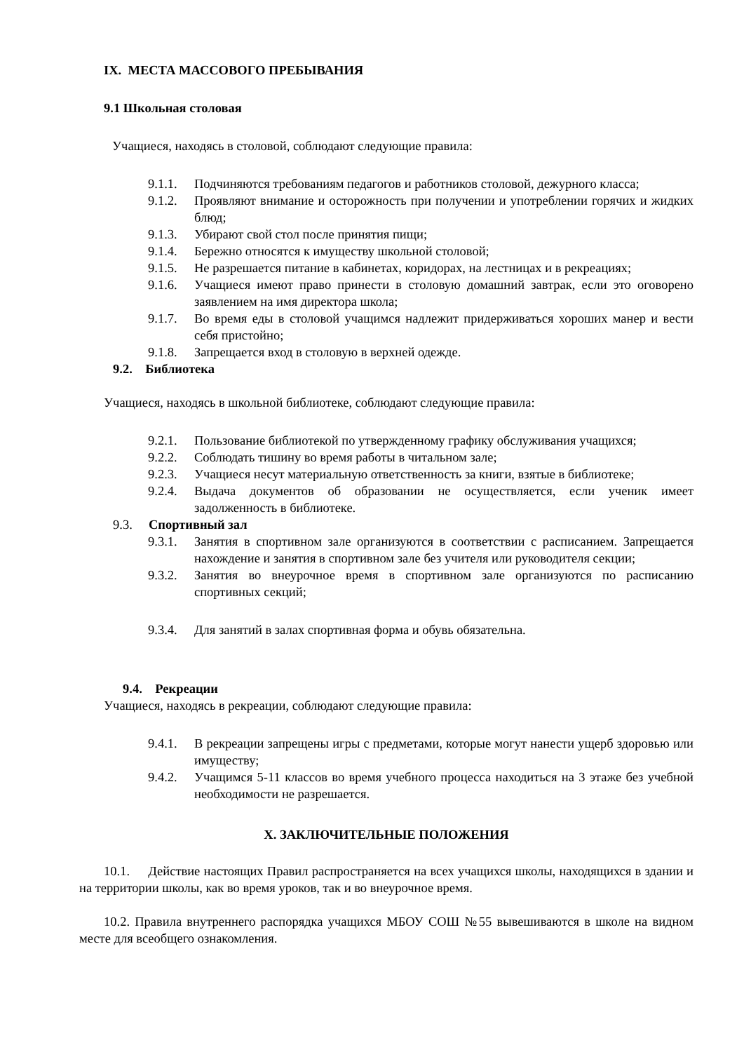IX. МЕСТА МАССОВОГО ПРЕБЫВАНИЯ
9.1 Школьная столовая
Учащиеся, находясь в столовой, соблюдают следующие правила:
9.1.1. Подчиняются требованиям педагогов и работников столовой, дежурного класса;
9.1.2. Проявляют внимание и осторожность при получении и употреблении горячих и жидких блюд;
9.1.3. Убирают свой стол после принятия пищи;
9.1.4. Бережно относятся к имуществу школьной столовой;
9.1.5. Не разрешается питание в кабинетах, коридорах, на лестницах и в рекреациях;
9.1.6. Учащиеся имеют право принести в столовую домашний завтрак, если это оговорено заявлением на имя директора школа;
9.1.7. Во время еды в столовой учащимся надлежит придерживаться хороших манер и вести себя пристойно;
9.1.8. Запрещается вход в столовую в верхней одежде.
9.2. Библиотека
Учащиеся, находясь в школьной библиотеке, соблюдают следующие правила:
9.2.1. Пользование библиотекой по утвержденному графику обслуживания учащихся;
9.2.2. Соблюдать тишину во время работы в читальном зале;
9.2.3. Учащиеся несут материальную ответственность за книги, взятые в библиотеке;
9.2.4. Выдача документов об образовании не осуществляется, если ученик имеет задолженность в библиотеке.
9.3. Спортивный зал
9.3.1. Занятия в спортивном зале организуются в соответствии с расписанием. Запрещается нахождение и занятия в спортивном зале без учителя или руководителя секции;
9.3.2. Занятия во внеурочное время в спортивном зале организуются по расписанию спортивных секций;
9.3.4. Для занятий в залах спортивная форма и обувь обязательна.
9.4. Рекреации
Учащиеся, находясь в рекреации, соблюдают следующие правила:
9.4.1. В рекреации запрещены игры с предметами, которые могут нанести ущерб здоровью или имуществу;
9.4.2. Учащимся 5-11 классов во время учебного процесса находиться на 3 этаже без учебной необходимости не разрешается.
X. ЗАКЛЮЧИТЕЛЬНЫЕ ПОЛОЖЕНИЯ
10.1. Действие настоящих Правил распространяется на всех учащихся школы, находящихся в здании и на территории школы, как во время уроков, так и во внеурочное время.
10.2. Правила внутреннего распорядка учащихся МБОУ СОШ №55 вывешиваются в школе на видном месте для всеобщего ознакомления.